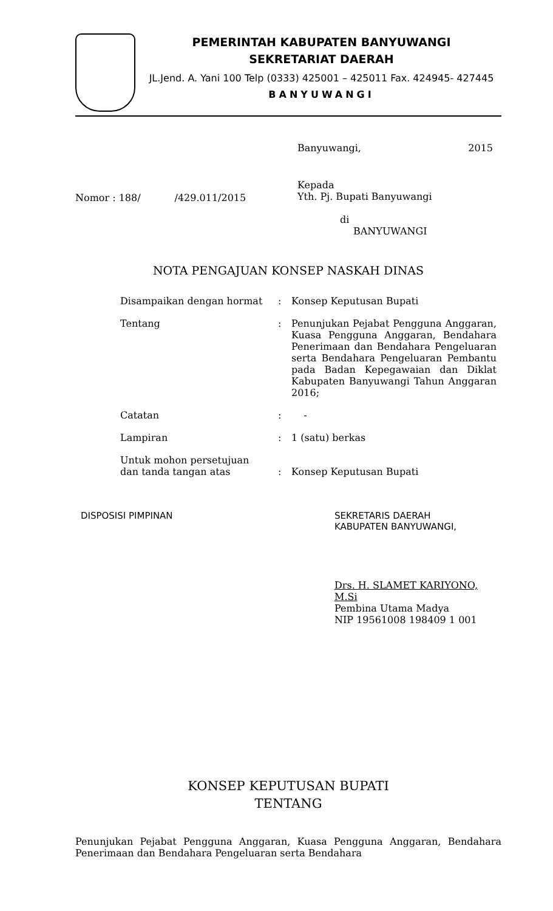PEMERINTAH KABUPATEN BANYUWANGI
SEKRETARIAT DAERAH
JL.Jend. A. Yani 100 Telp (0333) 425001 – 425011 Fax. 424945- 427445
BANYUWANGI
Banyuwangi, 2015
Nomor : 188/ /429.011/2015
Kepada
Yth. Pj. Bupati Banyuwangi
di
BANYUWANGI
NOTA PENGAJUAN KONSEP NASKAH DINAS
| Disampaikan dengan hormat | : | Konsep Keputusan Bupati |
| Tentang | : | Penunjukan Pejabat Pengguna Anggaran, Kuasa Pengguna Anggaran, Bendahara Penerimaan dan Bendahara Pengeluaran serta Bendahara Pengeluaran Pembantu pada Badan Kepegawaian dan Diklat Kabupaten Banyuwangi Tahun Anggaran 2016; |
| Catatan | : | - |
| Lampiran | : | 1 (satu) berkas |
| Untuk mohon persetujuan dan tanda tangan atas | : | Konsep Keputusan Bupati |
DISPOSISI PIMPINAN SEKRETARIS DAERAH
KABUPATEN BANYUWANGI,
Drs. H. SLAMET KARIYONO, M.Si
Pembina Utama Madya
NIP 19561008 198409 1 001
KONSEP KEPUTUSAN BUPATI
TENTANG
Penunjukan Pejabat Pengguna Anggaran, Kuasa Pengguna Anggaran, Bendahara Penerimaan dan Bendahara Pengeluaran serta Bendahara